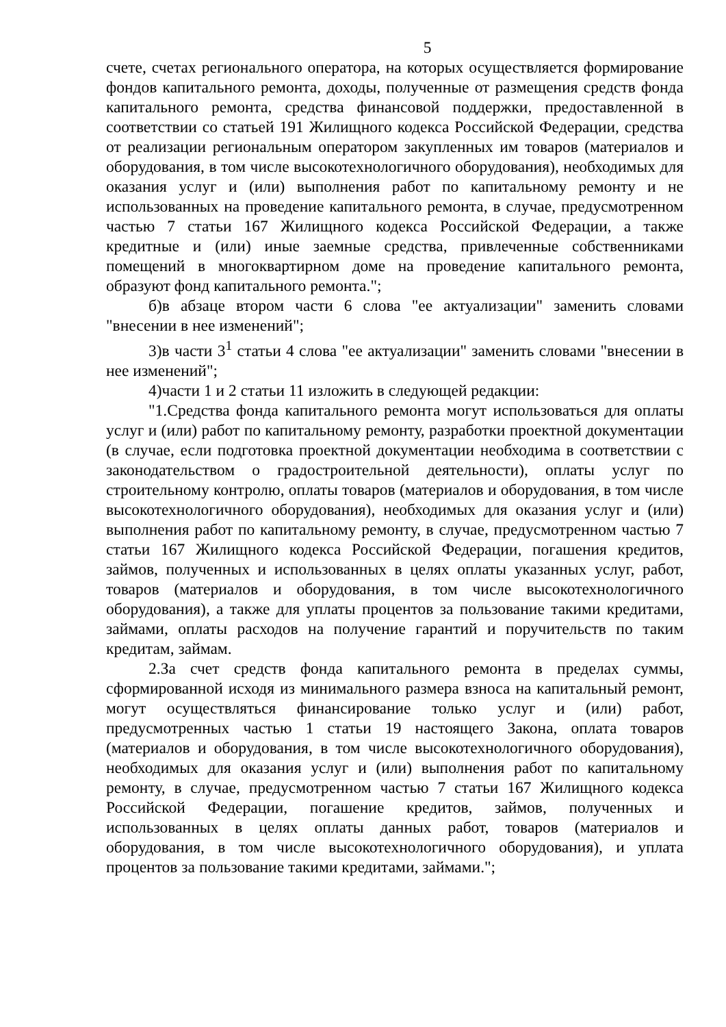5
счете, счетах регионального оператора, на которых осуществляется формирование фондов капитального ремонта, доходы, полученные от размещения средств фонда капитального ремонта, средства финансовой поддержки, предоставленной в соответствии со статьей 191 Жилищного кодекса Российской Федерации, средства от реализации региональным оператором закупленных им товаров (материалов и оборудования, в том числе высокотехнологичного оборудования), необходимых для оказания услуг и (или) выполнения работ по капитальному ремонту и не использованных на проведение капитального ремонта, в случае, предусмотренном частью 7 статьи 167 Жилищного кодекса Российской Федерации, а также кредитные и (или) иные заемные средства, привлеченные собственниками помещений в многоквартирном доме на проведение капитального ремонта, образуют фонд капитального ремонта.";
б)в абзаце втором части 6 слова "ее актуализации" заменить словами "внесении в нее изменений";
3)в части 3<sup>1</sup> статьи 4 слова "ее актуализации" заменить словами "внесении в нее изменений";
4)части 1 и 2 статьи 11 изложить в следующей редакции:
"1.Средства фонда капитального ремонта могут использоваться для оплаты услуг и (или) работ по капитальному ремонту, разработки проектной документации (в случае, если подготовка проектной документации необходима в соответствии с законодательством о градостроительной деятельности), оплаты услуг по строительному контролю, оплаты товаров (материалов и оборудования, в том числе высокотехнологичного оборудования), необходимых для оказания услуг и (или) выполнения работ по капитальному ремонту, в случае, предусмотренном частью 7 статьи 167 Жилищного кодекса Российской Федерации, погашения кредитов, займов, полученных и использованных в целях оплаты указанных услуг, работ, товаров (материалов и оборудования, в том числе высокотехнологичного оборудования), а также для уплаты процентов за пользование такими кредитами, займами, оплаты расходов на получение гарантий и поручительств по таким кредитам, займам.
2.За счет средств фонда капитального ремонта в пределах суммы, сформированной исходя из минимального размера взноса на капитальный ремонт, могут осуществляться финансирование только услуг и (или) работ, предусмотренных частью 1 статьи 19 настоящего Закона, оплата товаров (материалов и оборудования, в том числе высокотехнологичного оборудования), необходимых для оказания услуг и (или) выполнения работ по капитальному ремонту, в случае, предусмотренном частью 7 статьи 167 Жилищного кодекса Российской Федерации, погашение кредитов, займов, полученных и использованных в целях оплаты данных работ, товаров (материалов и оборудования, в том числе высокотехнологичного оборудования), и уплата процентов за пользование такими кредитами, займами.";